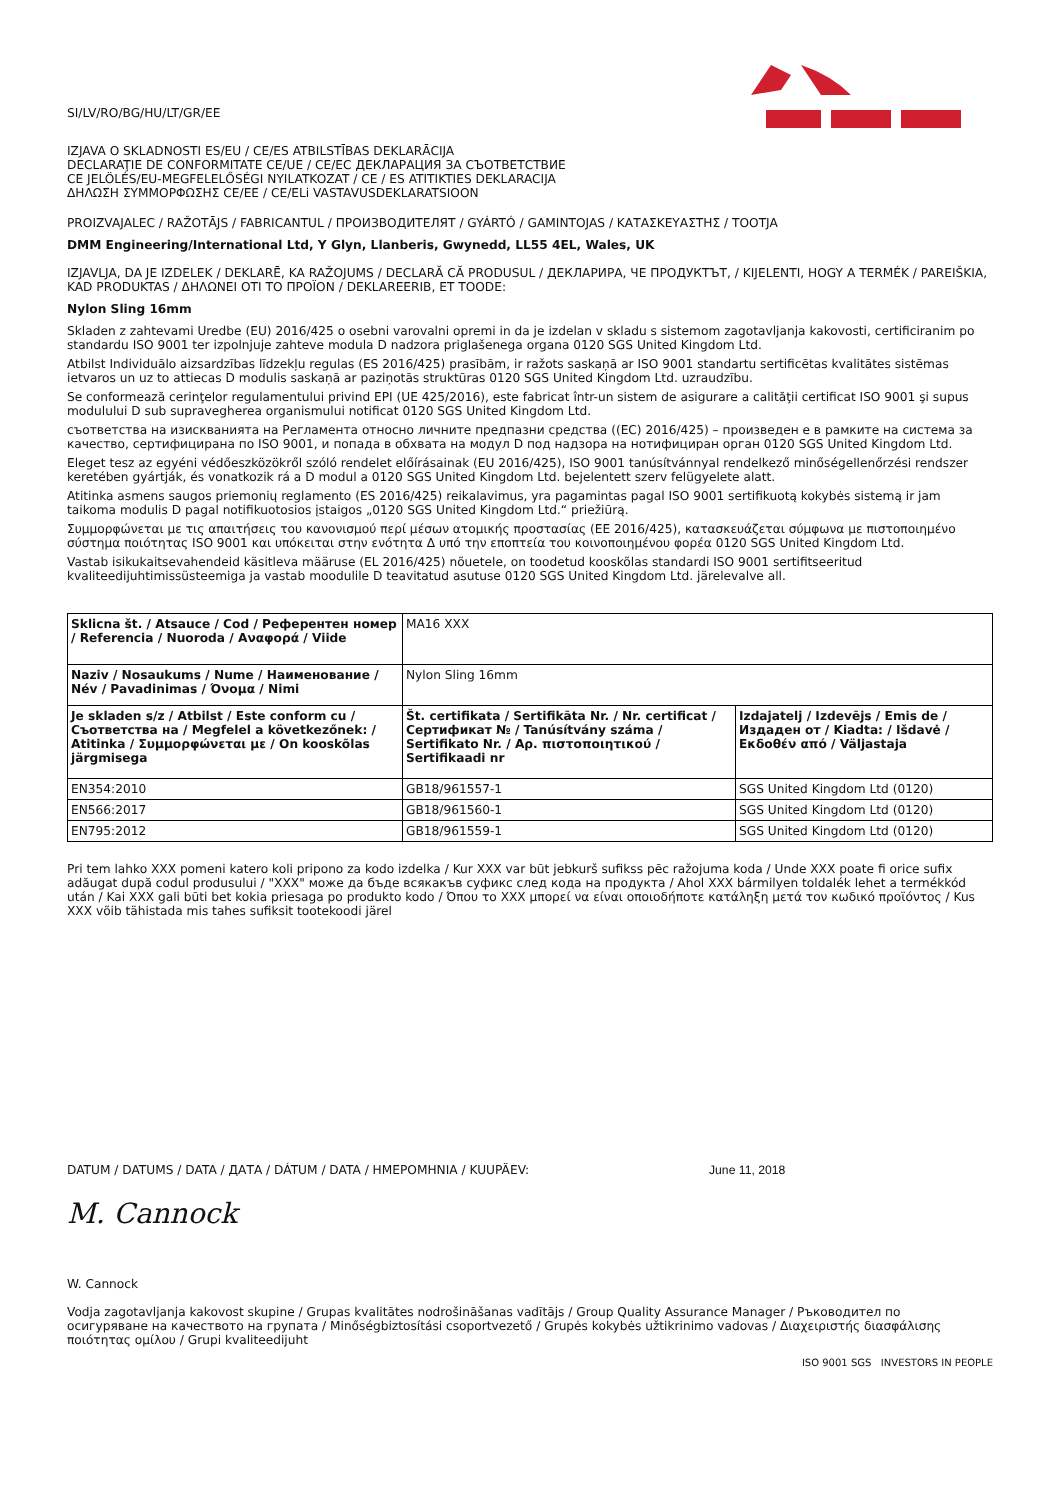SI/LV/RO/BG/HU/LT/GR/EE
IZJAVA O SKLADNOSTI ES/EU / CE/ES ATBILSTĪBAS DEKLARĀCIJA
DECLARAŢIE DE CONFORMITATE CE/UE / CE/EC ДЕКЛАРАЦИЯ ЗА СЪОТВЕТСТВИЕ
CE JELÖLÉS/EU-MEGFELELŐSÉGI NYILATKOZAT / CE / ES ATITIKTIES DEKLARACIJA
ΔΗΛΩΣΗ ΣΥΜΜΟΡΦΩΣΗΣ CE/EE / CE/ELi VASTAVUSDEKLARATSIOON
PROIZVAJALEC / RAŽOTĀJS / FABRICANTUL / ПРОИЗВОДИТЕЛЯТ / GYÁRTÓ / GAMINTOJAS / ΚΑΤΑΣΚΕΥΑΣΤΗΣ / TOOTJA
DMM Engineering/International Ltd, Y Glyn, Llanberis, Gwynedd, LL55 4EL, Wales, UK
IZJAVLJA, DA JE IZDELEK / DEKLARĒ, KA RAŽOJUMS / DECLARĂ CĂ PRODUSUL / ДЕКЛАРИРА, ЧЕ ПРОДУКТЪТ, / KIJELENTI, HOGY A TERMÉK / PAREIŠKIA, KAD PRODUKTAS / ΔΗΛΩΝΕΙ ΟΤΙ ΤΟ ΠΡΟΪΟΝ / DEKLAREERIB, ET TOODE:
Nylon Sling 16mm
Skladen z zahtevami Uredbe (EU) 2016/425 o osebni varovalni opremi in da je izdelan v skladu s sistemom zagotavljanja kakovosti, certificiranim po standardu ISO 9001 ter izpolnjuje zahteve modula D nadzora priglašenega organa 0120 SGS United Kingdom Ltd.
Atbilst Individuālo aizsardzības līdzekļu regulas (ES 2016/425) prasībām, ir ražots saskaņā ar ISO 9001 standartu sertificētas kvalitātes sistēmas ietvaros un uz to attiecas D modulis saskaņā ar paziņotās struktūras 0120 SGS United Kingdom Ltd. uzraudzību.
Se conformează cerinţelor regulamentului privind EPI (UE 425/2016), este fabricat într-un sistem de asigurare a calităţii certificat ISO 9001 şi supus modulului D sub supravegherea organismului notificat 0120 SGS United Kingdom Ltd.
съответства на изискванията на Регламента относно личните предпазни средства ((EC) 2016/425) – произведен е в рамките на система за качество, сертифицирана по ISO 9001, и попада в обхвата на модул D под надзора на нотифициран орган 0120 SGS United Kingdom Ltd.
Eleget tesz az egyéni védőeszközökről szóló rendelet előírásainak (EU 2016/425), ISO 9001 tanúsítvánnyal rendelkező minőségellenőrzési rendszer keretében gyártják, és vonatkozik rá a D modul a 0120 SGS United Kingdom Ltd. bejelentett szerv felügyelete alatt.
Atitinka asmens saugos priemonių reglamento (ES 2016/425) reikalavimus, yra pagamintas pagal ISO 9001 sertifikuotą kokybės sistemą ir jam taikoma modulis D pagal notifikuotosios įstaigos „0120 SGS United Kingdom Ltd.“ priežiūrą.
Συμμορφώνεται με τις απαιτήσεις του κανονισμού περί μέσων ατομικής προστασίας (ΕΕ 2016/425), κατασκευάζεται σύμφωνα με πιστοποιημένο σύστημα ποιότητας ISO 9001 και υπόκειται στην ενότητα Δ υπό την εποπτεία του κοινοποιημένου φορέα 0120 SGS United Kingdom Ltd.
Vastab isikukaitsevahendeid käsitleva määruse (EL 2016/425) nõuetele, on toodetud kooskõlas standardi ISO 9001 sertifitseeritud kvaliteedijuhtimissüsteemiga ja vastab moodulile D teavitatud asutuse 0120 SGS United Kingdom Ltd. järelevalve all.
| Sklicna št. / Atsauce / Cod / Референтен номер / Referencia / Nuoroda / Αναφορά / Viide | MA16 XXX | |
| Naziv / Nosaukums / Nume / Наименование / Név / Pavadinimas / Όνομα / Nimi | Nylon Sling 16mm | |
| Je skladen s/z / Atbilst / Este conform cu / Съответства на / Megfelel a következőnek: / Atitinka / Συμμορφώνεται με / On kooskõlas järgmisega | Št. certifikata / Sertifikāta Nr. / Nr. certificat / Сертификат № / Tanúsítvány száma / Sertifikato Nr. / Αρ. πιστοποιητικού / Sertifikaadi nr | Izdajatelj / Izdevējs / Emis de / Издаден от / Kiadta: / Išdavė / Εκδοθέν από / Väljastaja |
| EN354:2010 | GB18/961557-1 | SGS United Kingdom Ltd (0120) |
| EN566:2017 | GB18/961560-1 | SGS United Kingdom Ltd (0120) |
| EN795:2012 | GB18/961559-1 | SGS United Kingdom Ltd (0120) |
Pri tem lahko XXX pomeni katero koli pripono za kodo izdelka / Kur XXX var būt jebkurš sufikss pēc ražojuma koda / Unde XXX poate fi orice sufix adăugat după codul produsului / "XXX" може да бъде всякакъв суфикс след кода на продукта / Ahol XXX bármilyen toldalék lehet a termékkód után / Kai XXX gali būti bet kokia priesaga po produkto kodo / Όπου το XXX μπορεί να είναι οποιοδήποτε κατάληξη μετά τον κωδικό προϊόντος / Kus XXX võib tähistada mis tahes sufiksit tootekoodi järel
DATUM / DATUMS / DATA / ДАТА / DÁTUM / DATA / ΗΜΕΡΟΜΗΝΙΑ / KUUPÄEV: June 11, 2018
M. Cannock
W. Cannock
Vodja zagotavljanja kakovost skupine / Grupas kvalitātes nodrošināšanas vadītājs / Group Quality Assurance Manager / Ръководител по осигуряване на качеството на групата / Minőségbiztosítási csoportvezető / Grupės kokybės užtikrinimo vadovas / Διαχειριστής διασφάλισης ποιότητας ομίλου / Grupi kvaliteedijuht
ISO 9001 SGS INVESTORS IN PEOPLE